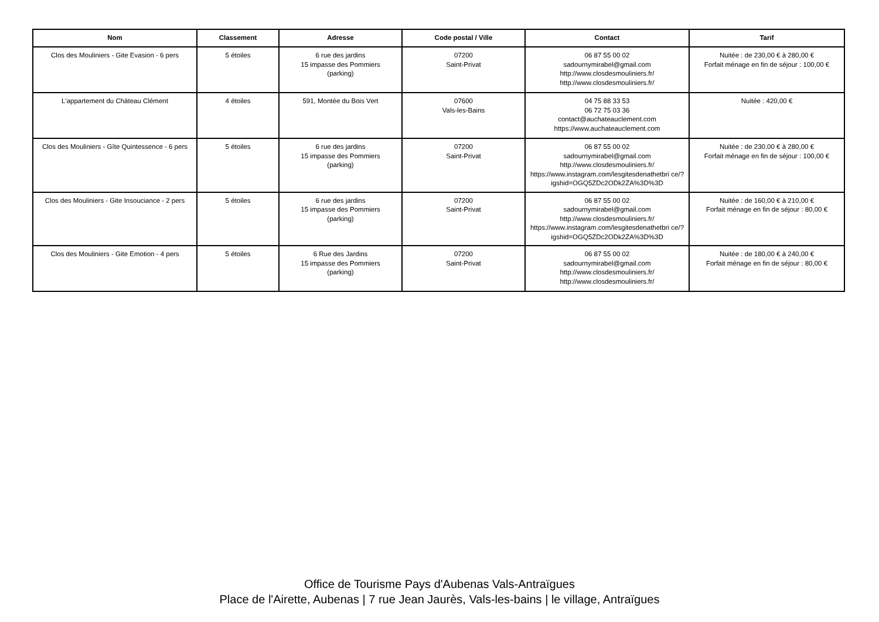| Nom | Classement | Adresse | Code postal / Ville | Contact | Tarif |
| --- | --- | --- | --- | --- | --- |
| Clos des Mouliniers - Gite Evasion - 6 pers | 5 étoiles | 6 rue des jardins 15 impasse des Pommiers (parking) | 07200 Saint-Privat | 06 87 55 00 02 sadournymirabel@gmail.com http://www.closdesmouliniers.fr/ http://www.closdesmouliniers.fr/ | Nuitée : de 230,00 € à 280,00 € Forfait ménage en fin de séjour : 100,00 € |
| L'appartement du Château Clément | 4 étoiles | 591, Montée du Bois Vert | 07600 Vals-les-Bains | 04 75 88 33 53 06 72 75 03 36 contact@auchateauclement.com https://www.auchateauclement.com | Nuitée : 420,00 € |
| Clos des Mouliniers - Gîte Quintessence - 6 pers | 5 étoiles | 6 rue des jardins 15 impasse des Pommiers (parking) | 07200 Saint-Privat | 06 87 55 00 02 sadournymirabel@gmail.com http://www.closdesmouliniers.fr/ https://www.instagram.com/lesgitesdenathetbri ce/?igshid=OGQ5ZDc2ODk2ZA%3D%3D | Nuitée : de 230,00 € à 280,00 € Forfait ménage en fin de séjour : 100,00 € |
| Clos des Mouliniers - Gite Insouciance - 2 pers | 5 étoiles | 6 rue des jardins 15 impasse des Pommiers (parking) | 07200 Saint-Privat | 06 87 55 00 02 sadournymirabel@gmail.com http://www.closdesmouliniers.fr/ https://www.instagram.com/lesgitesdenathetbri ce/?igshid=OGQ5ZDc2ODk2ZA%3D%3D | Nuitée : de 160,00 € à 210,00 € Forfait ménage en fin de séjour : 80,00 € |
| Clos des Mouliniers - Gite Emotion - 4 pers | 5 étoiles | 6 Rue des Jardins 15 impasse des Pommiers (parking) | 07200 Saint-Privat | 06 87 55 00 02 sadournymirabel@gmail.com http://www.closdesmouliniers.fr/ http://www.closdesmouliniers.fr/ | Nuitée : de 180,00 € à 240,00 € Forfait ménage en fin de séjour : 80,00 € |
Office de Tourisme Pays d'Aubenas Vals-Antraïgues
Place de l'Airette, Aubenas | 7 rue Jean Jaurès, Vals-les-bains | le village, Antraïgues